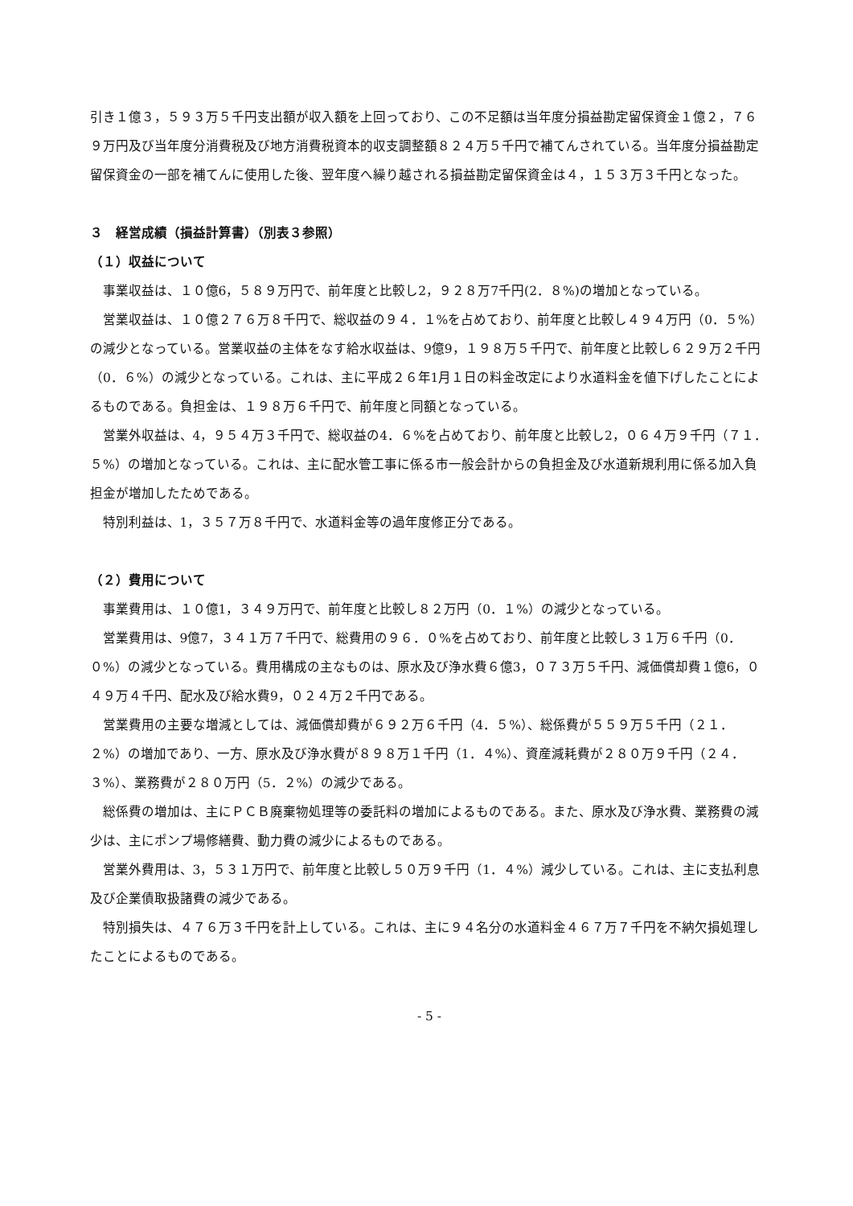引き１億３，５９３万５千円支出額が収入額を上回っており、この不足額は当年度分損益勘定留保資金１億２，７６９万円及び当年度分消費税及び地方消費税資本的収支調整額８２４万５千円で補てんされている。当年度分損益勘定留保資金の一部を補てんに使用した後、翌年度へ繰り越される損益勘定留保資金は４，１５３万３千円となった。
３　経営成績（損益計算書）（別表３参照）
（１）収益について
事業収益は、１０億6，５８９万円で、前年度と比較し2，９２８万7千円(2．８%)の増加となっている。
営業収益は、１０億２７６万８千円で、総収益の９４．１%を占めており、前年度と比較し４９４万円（0．５%）の減少となっている。営業収益の主体をなす給水収益は、9億9，１９８万５千円で、前年度と比較し６２９万２千円（0．６%）の減少となっている。これは、主に平成２６年1月１日の料金改定により水道料金を値下げしたことによるものである。負担金は、１９８万６千円で、前年度と同額となっている。
営業外収益は、4，９５４万３千円で、総収益の4．６%を占めており、前年度と比較し2，０６４万９千円（７１．５%）の増加となっている。これは、主に配水管工事に係る市一般会計からの負担金及び水道新規利用に係る加入負担金が増加したためである。
特別利益は、1，３５７万８千円で、水道料金等の過年度修正分である。
（２）費用について
事業費用は、１０億1，３４９万円で、前年度と比較し８２万円（0．１%）の減少となっている。
営業費用は、9億7，３４１万７千円で、総費用の９６．０%を占めており、前年度と比較し３１万６千円（0．０%）の減少となっている。費用構成の主なものは、原水及び浄水費６億3，０７３万５千円、減価償却費１億6，０４９万４千円、配水及び給水費9，０２４万２千円である。
営業費用の主要な増減としては、減価償却費が６９２万６千円（4．５%）、総係費が５５９万５千円（２１．２%）の増加であり、一方、原水及び浄水費が８９８万１千円（1．４%）、資産減耗費が２８０万９千円（２４．３%）、業務費が２８０万円（5．２%）の減少である。
総係費の増加は、主にＰＣＢ廃棄物処理等の委託料の増加によるものである。また、原水及び浄水費、業務費の減少は、主にポンプ場修繕費、動力費の減少によるものである。
営業外費用は、3，５３１万円で、前年度と比較し５０万９千円（1．４%）減少している。これは、主に支払利息及び企業債取扱諸費の減少である。
特別損失は、４７６万３千円を計上している。これは、主に９４名分の水道料金４６７万７千円を不納欠損処理したことによるものである。
- 5 -